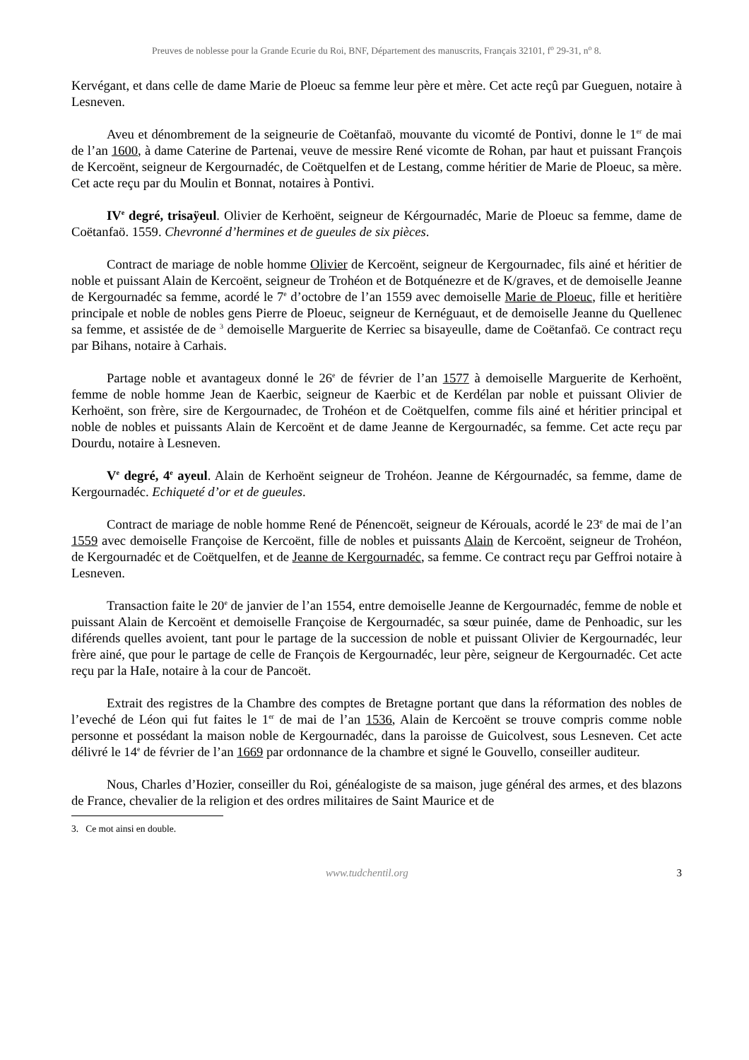Preuves de noblesse pour la Grande Ecurie du Roi, BNF, Département des manuscrits, Français 32101, f<sup>o</sup> 29-31, n<sup>o</sup> 8.
Kervégant, et dans celle de dame Marie de Ploeuc sa femme leur père et mère. Cet acte reçû par Gueguen, notaire à Lesneven.
Aveu et dénombrement de la seigneurie de Coëtanfaö, mouvante du vicomté de Pontivi, donne le 1<sup>er</sup> de mai de l’an 1600, à dame Caterine de Partenai, veuve de messire René vicomte de Rohan, par haut et puissant François de Kercoënt, seigneur de Kergournadéc, de Coëtquelfen et de Lestang, comme héritier de Marie de Ploeuc, sa mère. Cet acte reçu par du Moulin et Bonnat, notaires à Pontivi.
IV<sup>e</sup> degré, trisaÿeul. Olivier de Kerhoënt, seigneur de Kérgournadéc, Marie de Ploeuc sa femme, dame de Coëtanfaö. 1559. Chevronné d’hermines et de gueules de six pièces.
Contract de mariage de noble homme Olivier de Kercoënt, seigneur de Kergournadec, fils ainé et héritier de noble et puissant Alain de Kercoënt, seigneur de Trohéon et de Botquénezre et de K/graves, et de demoiselle Jeanne de Kergournadéc sa femme, acordé le 7<sup>e</sup> d’octobre de l’an 1559 avec demoiselle Marie de Ploeuc, fille et heritière principale et noble de nobles gens Pierre de Ploeuc, seigneur de Kernéguaut, et de demoiselle Jeanne du Quellenec sa femme, et assistée de de <sup>3</sup> demoiselle Marguerite de Kerriec sa bisayeulle, dame de Coëtanfaö. Ce contract reçu par Bihans, notaire à Carhais.
Partage noble et avantageux donné le 26<sup>e</sup> de février de l’an 1577 à demoiselle Marguerite de Kerhoënt, femme de noble homme Jean de Kaerbic, seigneur de Kaerbic et de Kerdélan par noble et puissant Olivier de Kerhoënt, son frère, sire de Kergournadec, de Trohéon et de Coëtquelfen, comme fils ainé et héritier principal et noble de nobles et puissants Alain de Kercoënt et de dame Jeanne de Kergournadéc, sa femme. Cet acte reçu par Dourdu, notaire à Lesneven.
V<sup>e</sup> degré, 4<sup>e</sup> ayeul. Alain de Kerhoënt seigneur de Trohéon. Jeanne de Kérgournadéc, sa femme, dame de Kergournadéc. Echiqueté d’or et de gueules.
Contract de mariage de noble homme René de Pénencoët, seigneur de Kérouals, acordé le 23<sup>e</sup> de mai de l’an 1559 avec demoiselle Françoise de Kercoënt, fille de nobles et puissants Alain de Kercoënt, seigneur de Trohéon, de Kergournadéc et de Coëtquelfen, et de Jeanne de Kergournadéc, sa femme. Ce contract reçu par Geffroi notaire à Lesneven.
Transaction faite le 20<sup>e</sup> de janvier de l’an 1554, entre demoiselle Jeanne de Kergournadéc, femme de noble et puissant Alain de Kercoënt et demoiselle Françoise de Kergournadéc, sa sœur puinée, dame de Penhoadic, sur les diférends quelles avoient, tant pour le partage de la succession de noble et puissant Olivier de Kergournadéc, leur frère ainé, que pour le partage de celle de François de Kergournadéc, leur père, seigneur de Kergournadéc. Cet acte reçu par la HaIe, notaire à la cour de Pancoët.
Extrait des registres de la Chambre des comptes de Bretagne portant que dans la réformation des nobles de l’eveché de Léon qui fut faites le 1<sup>er</sup> de mai de l’an 1536, Alain de Kercoënt se trouve compris comme noble personne et possédant la maison noble de Kergournadéc, dans la paroisse de Guicolvest, sous Lesneven. Cet acte délivré le 14<sup>e</sup> de février de l’an 1669 par ordonnance de la chambre et signé le Gouvello, conseiller auditeur.
Nous, Charles d’Hozier, conseiller du Roi, généalogiste de sa maison, juge général des armes, et des blazons de France, chevalier de la religion et des ordres militaires de Saint Maurice et de
3. Ce mot ainsi en double.
www.tudchentil.org 3